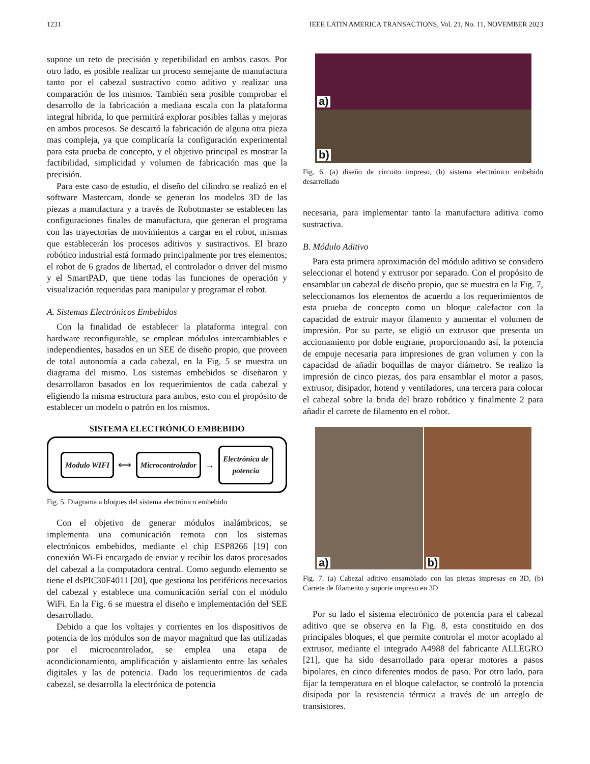1231 IEEE LATIN AMERICA TRANSACTIONS, Vol. 21, No. 11, NOVEMBER 2023
supone un reto de precisión y repetibilidad en ambos casos. Por otro lado, es posible realizar un proceso semejante de manufactura tanto por el cabezal sustractivo como aditivo y realizar una comparación de los mismos. También sera posible comprobar el desarrollo de la fabricación a mediana escala con la plataforma integral híbrida, lo que permitirá explorar posibles fallas y mejoras en ambos procesos. Se descartó la fabricación de alguna otra pieza mas compleja, ya que complicaría la configuración experimental para esta prueba de concepto, y el objetivo principal es mostrar la factibilidad, simplicidad y volumen de fabricación mas que la precisión.
Para este caso de estudio, el diseño del cilindro se realizó en el software Mastercam, donde se generan los modelos 3D de las piezas a manufactura y a través de Robotmaster se establecen las configuraciones finales de manufactura, que generan el programa con las trayectorias de movimientos a cargar en el robot, mismas que establecerán los procesos aditivos y sustractivos. El brazo robótico industrial está formado principalmente por tres elementos; el robot de 6 grados de libertad, el controlador o driver del mismo y el SmartPAD, que tiene todas las funciones de operación y visualización requeridas para manipular y programar el robot.
A. Sistemas Electrónicos Embebidos
Con la finalidad de establecer la plataforma integral con hardware reconfigurable, se emplean módulos intercambiables e independientes, basados en un SEE de diseño propio, que proveen de total autonomía a cada cabezal, en la Fig. 5 se muestra un diagrama del mismo. Los sistemas embebidos se diseñaron y desarrollaron basados en los requerimientos de cada cabezal y eligiendo la misma estructura para ambos, esto con el propósito de establecer un modelo o patrón en los mismos.
SISTEMA ELECTRÓNICO EMBEBIDO
Modulo WIFI ⟷ Microcontrolador → Electrónica de
potencia
Fig. 5. Diagrama a bloques del sistema electrónico embebido
Con el objetivo de generar módulos inalámbricos, se implementa una comunicación remota con los sistemas electrónicos embebidos, mediante el chip ESP8266 [19] con conexión Wi-Fi encargado de enviar y recibir los datos procesados del cabezal a la computadora central. Como segundo elemento se tiene el dsPIC30F4011 [20], que gestiona los periféricos necesarios del cabezal y establece una comunicación serial con el módulo WiFi. En la Fig. 6 se muestra el diseño e implementación del SEE desarrollado.
Debido a que los voltajes y corrientes en los dispositivos de potencia de los módulos son de mayor magnitud que las utilizadas por el microcontrolador, se emplea una etapa de acondicionamiento, amplificación y aislamiento entre las señales digitales y las de potencia. Dado los requerimientos de cada cabezal, se desarrolla la electrónica de potencia
a)
b)
Fig. 6. (a) diseño de circuito impreso, (b) sistema electrónico embebido desarrollado
necesaria, para implementar tanto la manufactura aditiva como sustractiva.
B. Módulo Aditivo
Para esta primera aproximación del módulo aditivo se considero seleccionar el hotend y extrusor por separado. Con el propósito de ensamblar un cabezal de diseño propio, que se muestra en la Fig. 7, seleccionamos los elementos de acuerdo a los requerimientos de esta prueba de concepto como un bloque calefactor con la capacidad de extruir mayor filamento y aumentar el volumen de impresión. Por su parte, se eligió un extrusor que presenta un accionamiento por doble engrane, proporcionando así, la potencia de empuje necesaria para impresiones de gran volumen y con la capacidad de añadir boquillas de mayor diámetro. Se realizo la impresión de cinco piezas, dos para ensamblar el motor a pasos, extrusor, disipador, hotend y ventiladores, una tercera para colocar el cabezal sobre la brida del brazo robótico y finalmente 2 para añadir el carrete de filamento en el robot.
a)
b)
Fig. 7. (a) Cabezal aditivo ensamblado con las piezas impresas en 3D, (b) Carrete de filamento y soporte impreso en 3D
Por su lado el sistema electrónico de potencia para el cabezal aditivo que se observa en la Fig. 8, esta constituido en dos principales bloques, el que permite controlar el motor acoplado al extrusor, mediante el integrado A4988 del fabricante ALLEGRO [21], que ha sido desarrollado para operar motores a pasos bipolares, en cinco diferentes modos de paso. Por otro lado, para fijar la temperatura en el bloque calefactor, se controló la potencia disipada por la resistencia térmica a través de un arreglo de transistores.